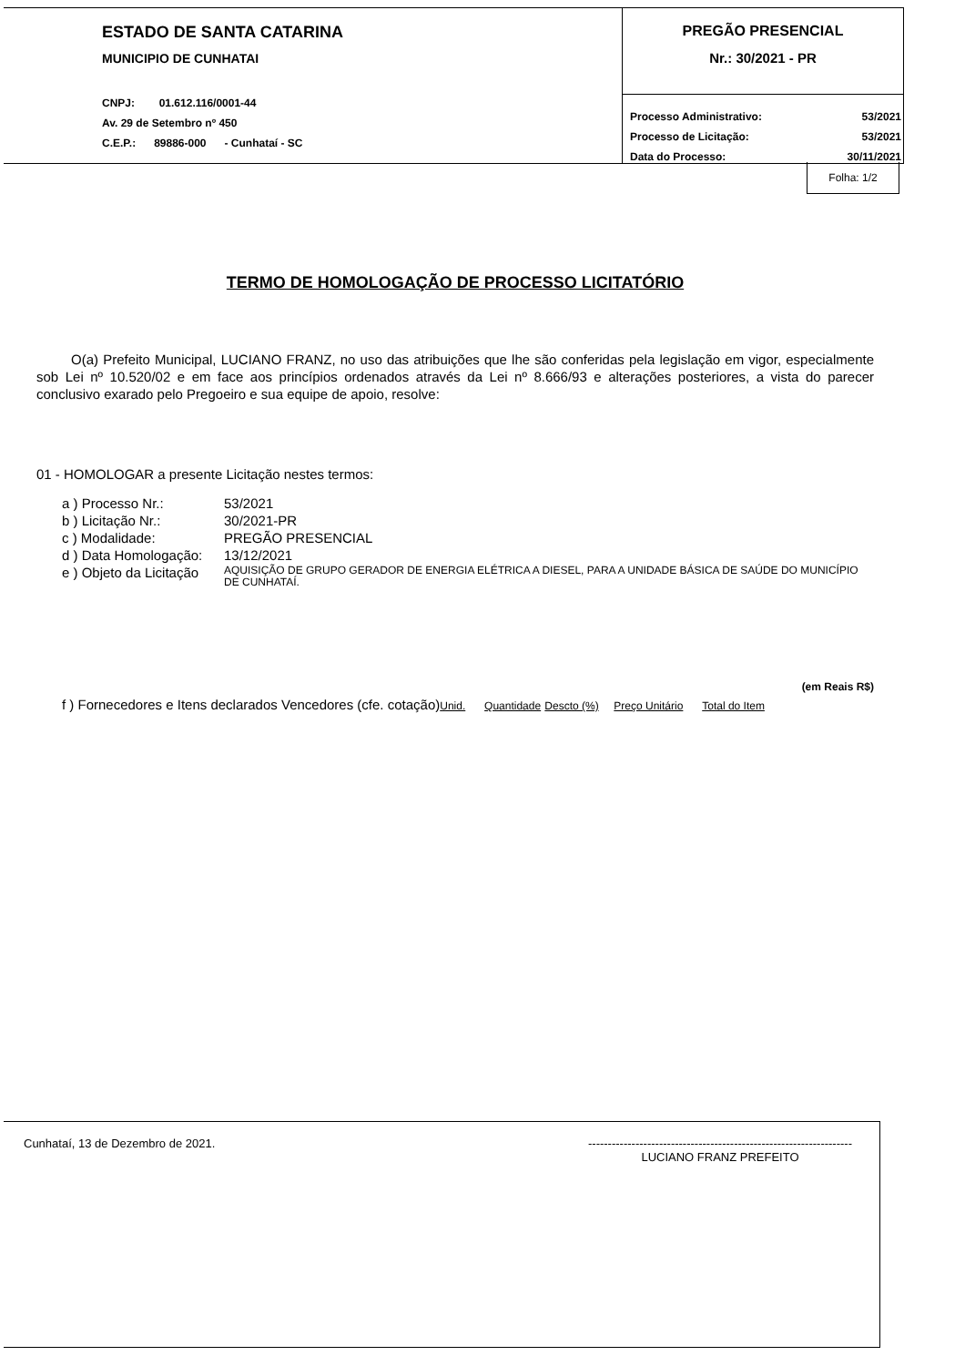ESTADO DE SANTA CATARINA
MUNICIPIO DE CUNHATAI
CNPJ: 01.612.116/0001-44
Av. 29 de Setembro nº 450
C.E.P.: 89886-000 - Cunhataí - SC
PREGÃO PRESENCIAL
Nr.: 30/2021 - PR
| Processo Administrativo: | 53/2021 |
| Processo de Licitação: | 53/2021 |
| Data do Processo: | 30/11/2021 |
Folha: 1/2
TERMO DE HOMOLOGAÇÃO DE PROCESSO LICITATÓRIO
O(a) Prefeito Municipal, LUCIANO FRANZ, no uso das atribuições que lhe são conferidas pela legislação em vigor, especialmente sob Lei nº 10.520/02 e em face aos princípios ordenados através da Lei nº 8.666/93 e alterações posteriores, a vista do parecer conclusivo exarado pelo Pregoeiro e sua equipe de apoio, resolve:
01 - HOMOLOGAR a presente Licitação nestes termos:
| a ) Processo Nr.: | 53/2021 |
| b ) Licitação Nr.: | 30/2021-PR |
| c ) Modalidade: | PREGÃO PRESENCIAL |
| d ) Data Homologação: | 13/12/2021 |
| e ) Objeto da Licitação | AQUISIÇÃO DE GRUPO GERADOR DE ENERGIA ELÉTRICA A DIESEL, PARA A UNIDADE BÁSICA DE SAÚDE DO MUNICÍPIO DE CUNHATAÍ. |
(em Reais R$)
f ) Fornecedores e Itens declarados Vencedores (cfe. cotação)Unid. Quantidade Descto (%) Preço Unitário Total do Item
Cunhataí, 13 de Dezembro de 2021. -------------------------------------------------------------------
LUCIANO FRANZ PREFEITO